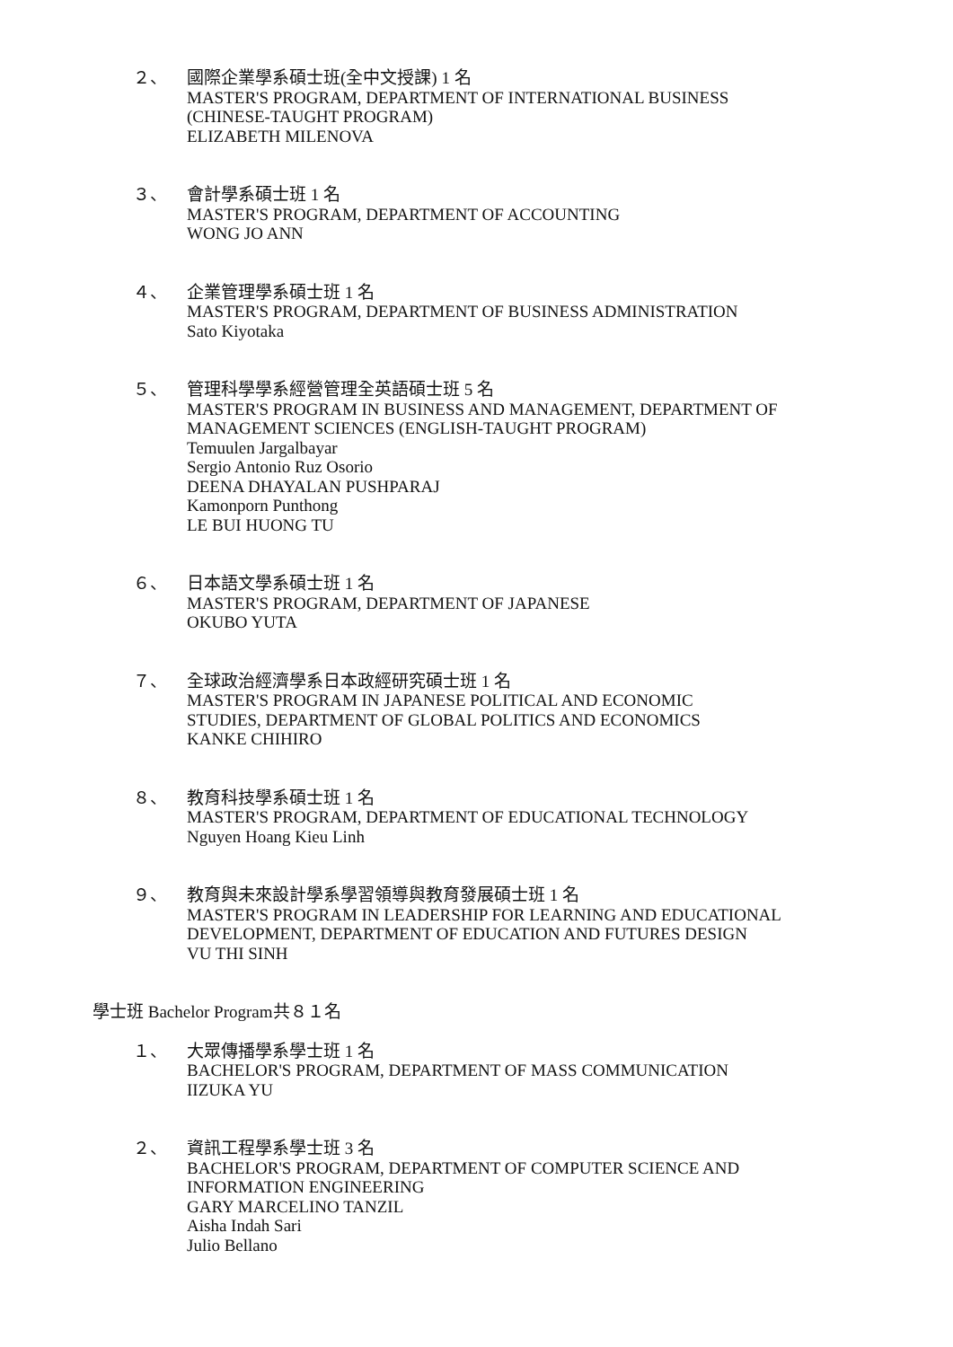２、 國際企業學系碩士班(全中文授課) 1 名
MASTER'S PROGRAM, DEPARTMENT OF INTERNATIONAL BUSINESS
(CHINESE-TAUGHT PROGRAM)
ELIZABETH MILENOVA
３、 會計學系碩士班 1 名
MASTER'S PROGRAM, DEPARTMENT OF ACCOUNTING
WONG JO ANN
４、 企業管理學系碩士班 1 名
MASTER'S PROGRAM, DEPARTMENT OF BUSINESS ADMINISTRATION
Sato Kiyotaka
５、 管理科學學系經營管理全英語碩士班 5 名
MASTER'S PROGRAM IN BUSINESS AND MANAGEMENT, DEPARTMENT OF MANAGEMENT SCIENCES (ENGLISH-TAUGHT PROGRAM)
Temuulen Jargalbayar
Sergio Antonio Ruz Osorio
DEENA DHAYALAN PUSHPARAJ
Kamonporn Punthong
LE BUI HUONG TU
６、 日本語文學系碩士班 1 名
MASTER'S PROGRAM, DEPARTMENT OF JAPANESE
OKUBO YUTA
７、 全球政治經濟學系日本政經研究碩士班 1 名
MASTER'S PROGRAM IN JAPANESE POLITICAL AND ECONOMIC
STUDIES, DEPARTMENT OF GLOBAL POLITICS AND ECONOMICS
KANKE CHIHIRO
８、 教育科技學系碩士班 1 名
MASTER'S PROGRAM, DEPARTMENT OF EDUCATIONAL TECHNOLOGY
Nguyen Hoang Kieu Linh
９、 教育與未來設計學系學習領導與教育發展碩士班 1 名
MASTER'S PROGRAM IN LEADERSHIP FOR LEARNING AND EDUCATIONAL
DEVELOPMENT, DEPARTMENT OF EDUCATION AND FUTURES DESIGN
VU THI SINH
學士班 Bachelor Program共８１名
１、 大眾傳播學系學士班 1 名
BACHELOR'S PROGRAM, DEPARTMENT OF MASS COMMUNICATION
IIZUKA YU
２、 資訊工程學系學士班 3 名
BACHELOR'S PROGRAM, DEPARTMENT OF COMPUTER SCIENCE AND
INFORMATION ENGINEERING
GARY MARCELINO TANZIL
Aisha Indah Sari
Julio Bellano